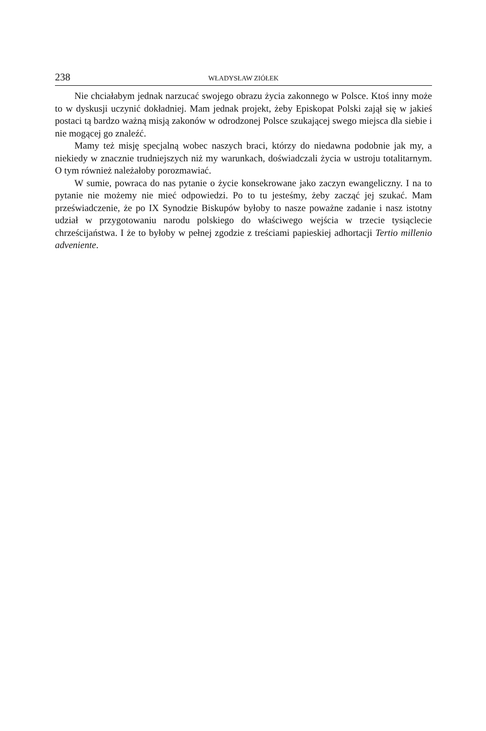238 WŁADYSŁAW ZIÓŁEK
Nie chciałabym jednak narzucać swojego obrazu życia zakonnego w Polsce. Ktoś inny może to w dyskusji uczynić dokładniej. Mam jednak projekt, żeby Episkopat Polski zajął się w jakieś postaci tą bardzo ważną misją zakonów w odrodzonej Polsce szukającej swego miejsca dla siebie i nie mogącej go znaleźć.
Mamy też misję specjalną wobec naszych braci, którzy do niedawna podobnie jak my, a niekiedy w znacznie trudniejszych niż my warunkach, doświadczali życia w ustroju totalitarnym. O tym również należałoby porozmawiać.
W sumie, powraca do nas pytanie o życie konsekrowane jako zaczyn ewangeliczny. I na to pytanie nie możemy nie mieć odpowiedzi. Po to tu jesteśmy, żeby zacząć jej szukać. Mam przeświadczenie, że po IX Synodzie Biskupów byłoby to nasze poważne zadanie i nasz istotny udział w przygotowaniu narodu polskiego do właściwego wejścia w trzecie tysiąclecie chrześcijaństwa. I że to byłoby w pełnej zgodzie z treściami papieskiej adhortacji Tertio millenio adveniente.